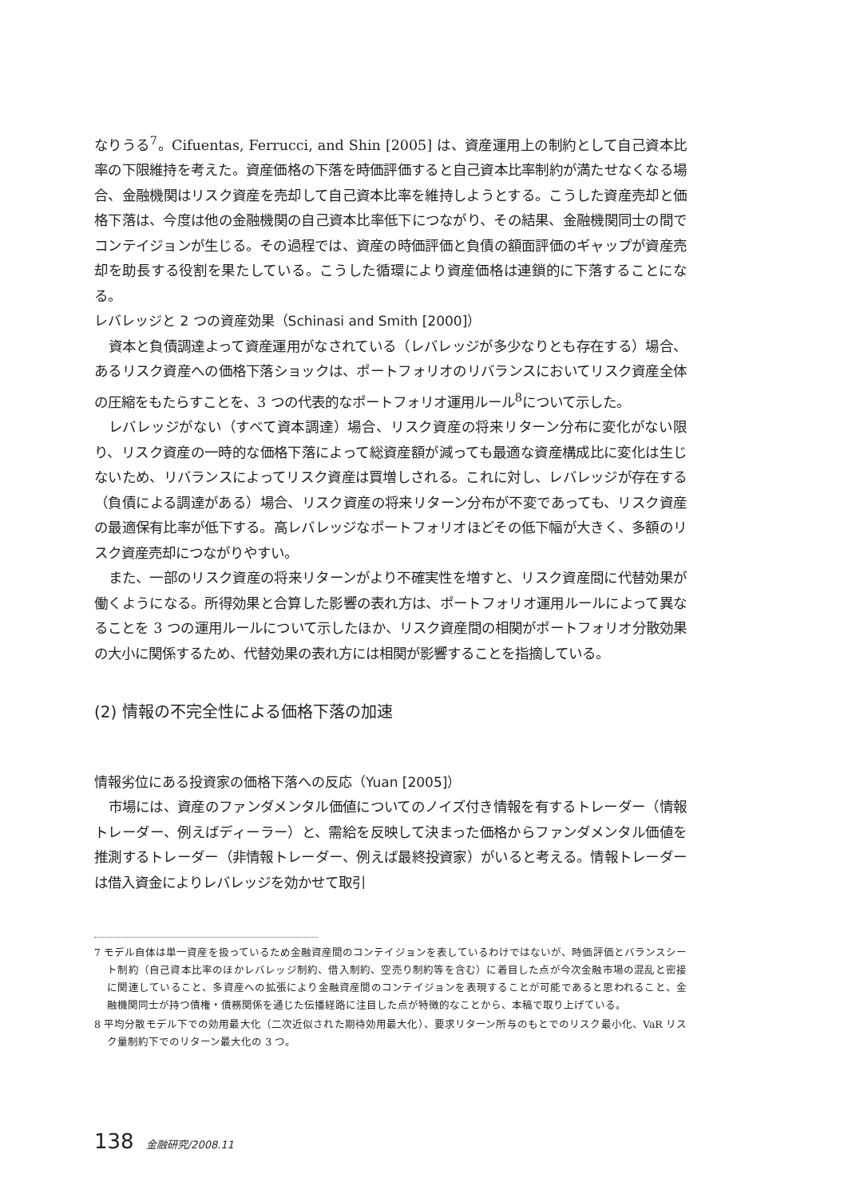なりうる<sup>7</sup>。Cifuentas, Ferrucci, and Shin [2005] は、資産運用上の制約として自己資本比率の下限維持を考えた。資産価格の下落を時価評価すると自己資本比率制約が満たせなくなる場合、金融機関はリスク資産を売却して自己資本比率を維持しようとする。こうした資産売却と価格下落は、今度は他の金融機関の自己資本比率低下につながり、その結果、金融機関同士の間でコンテイジョンが生じる。その過程では、資産の時価評価と負債の額面評価のギャップが資産売却を助長する役割を果たしている。こうした循環により資産価格は連鎖的に下落することになる。
レバレッジと 2 つの資産効果（Schinasi and Smith [2000]）
資本と負債調達よって資産運用がなされている（レバレッジが多少なりとも存在する）場合、あるリスク資産への価格下落ショックは、ポートフォリオのリバランスにおいてリスク資産全体の圧縮をもたらすことを、3 つの代表的なポートフォリオ運用ルール<sup>8</sup>について示した。
レバレッジがない（すべて資本調達）場合、リスク資産の将来リターン分布に変化がない限り、リスク資産の一時的な価格下落によって総資産額が減っても最適な資産構成比に変化は生じないため、リバランスによってリスク資産は買増しされる。これに対し、レバレッジが存在する（負債による調達がある）場合、リスク資産の将来リターン分布が不変であっても、リスク資産の最適保有比率が低下する。高レバレッジなポートフォリオほどその低下幅が大きく、多額のリスク資産売却につながりやすい。
また、一部のリスク資産の将来リターンがより不確実性を増すと、リスク資産間に代替効果が働くようになる。所得効果と合算した影響の表れ方は、ポートフォリオ運用ルールによって異なることを 3 つの運用ルールについて示したほか、リスク資産間の相関がポートフォリオ分散効果の大小に関係するため、代替効果の表れ方には相関が影響することを指摘している。
(2) 情報の不完全性による価格下落の加速
情報劣位にある投資家の価格下落への反応（Yuan [2005]）
市場には、資産のファンダメンタル価値についてのノイズ付き情報を有するトレーダー（情報トレーダー、例えばディーラー）と、需給を反映して決まった価格からファンダメンタル価値を推測するトレーダー（非情報トレーダー、例えば最終投資家）がいると考える。情報トレーダーは借入資金によりレバレッジを効かせて取引
7 モデル自体は単一資産を扱っているため金融資産間のコンテイジョンを表しているわけではないが、時価評価とバランスシート制約（自己資本比率のほかレバレッジ制約、借入制約、空売り制約等を含む）に着目した点が今次金融市場の混乱と密接に関連していること、多資産への拡張により金融資産間のコンテイジョンを表現することが可能であると思われること、金融機関同士が持つ債権・債務関係を通じた伝播経路に注目した点が特徴的なことから、本稿で取り上げている。
8 平均分散モデル下での効用最大化（二次近似された期待効用最大化）、要求リターン所与のもとでのリスク最小化、VaR リスク量制約下でのリターン最大化の 3 つ。
138 金融研究/2008.11